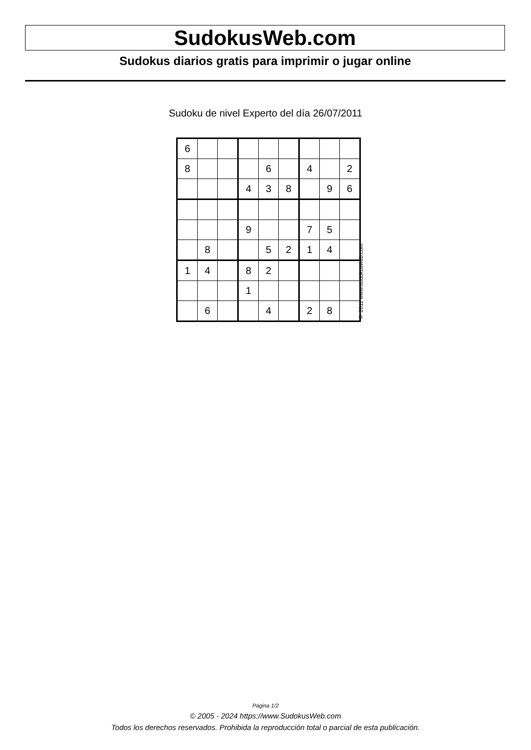SudokusWeb.com
Sudokus diarios gratis para imprimir o jugar online
Sudoku de nivel Experto del día 26/07/2011
| 6 | | | | | | | | |
| 8 | | | | 6 | | 4 | | 2 |
| | | | 4 | 3 | 8 | | 9 | 6 |
| | | | 9 | | | 7 | 5 | |
| | 8 | | | 5 | 2 | 1 | 4 | |
| 1 | 4 | | 8 | 2 | | | | |
| | | | 1 | | | | | |
| | 6 | | | 4 | | 2 | 8 | |
© 2011 www.sudokusweb.com
Página 1/2
© 2005 - 2024 https://www.SudokusWeb.com
Todos los derechos reservados. Prohibida la reproducción total o parcial de esta publicación.